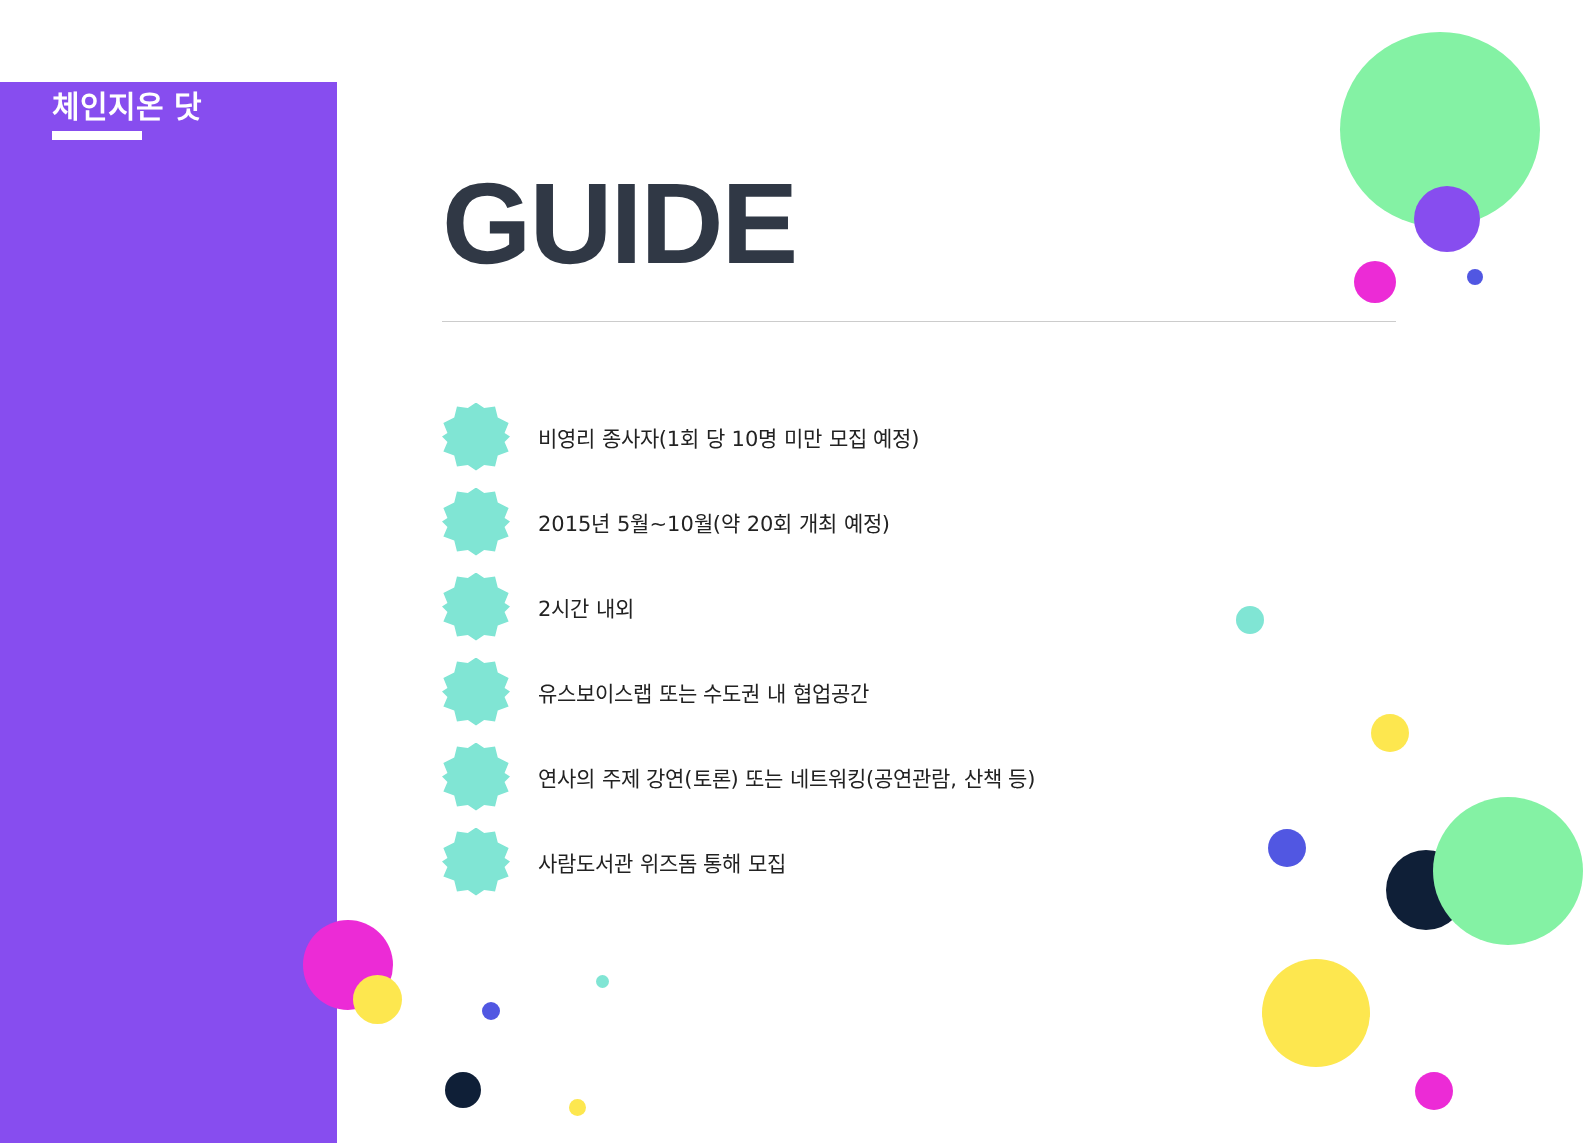체인지온 닷
GUIDE
비영리 종사자(1회 당 10명 미만 모집 예정)
2015년 5월~10월(약 20회 개최 예정)
2시간 내외
유스보이스랩 또는 수도권 내 협업공간
연사의 주제 강연(토론) 또는 네트워킹(공연관람, 산책 등)
사람도서관 위즈돔 통해 모집